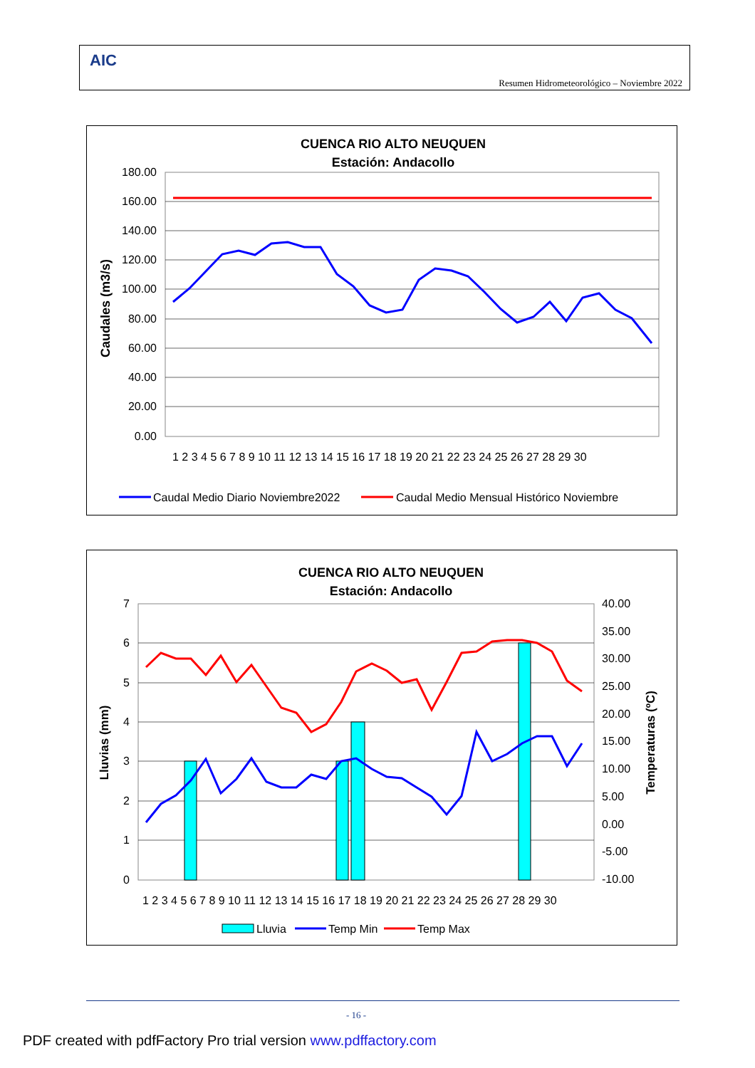AIC
Resumen Hidrometeorológico – Noviembre 2022
CUENCA RIO ALTO NEUQUEN
Estación: Andacollo
180.00
160.00
140.00
120.00
100.00
80.00
60.00
40.00
20.00
0.00
Caudales (m3/s)
1 2 3 4 5 6 7 8 9 10 11 12 13 14 15 16 17 18 19 20 21 22 23 24 25 26 27 28 29 30
Caudal Medio Diario Noviembre2022
Caudal Medio Mensual Histórico Noviembre
CUENCA RIO ALTO NEUQUEN
Estación: Andacollo
7
6
5
4
3
2
1
0
40.00
35.00
30.00
25.00
20.00
15.00
10.00
5.00
0.00
-5.00
-10.00
Lluvias (mm)
Temperaturas (ºC)
1 2 3 4 5 6 7 8 9 10 11 12 13 14 15 16 17 18 19 20 21 22 23 24 25 26 27 28 29 30
Lluvia
Temp Min
Temp Max
- 16 -
PDF created with pdfFactory Pro trial version www.pdffactory.com